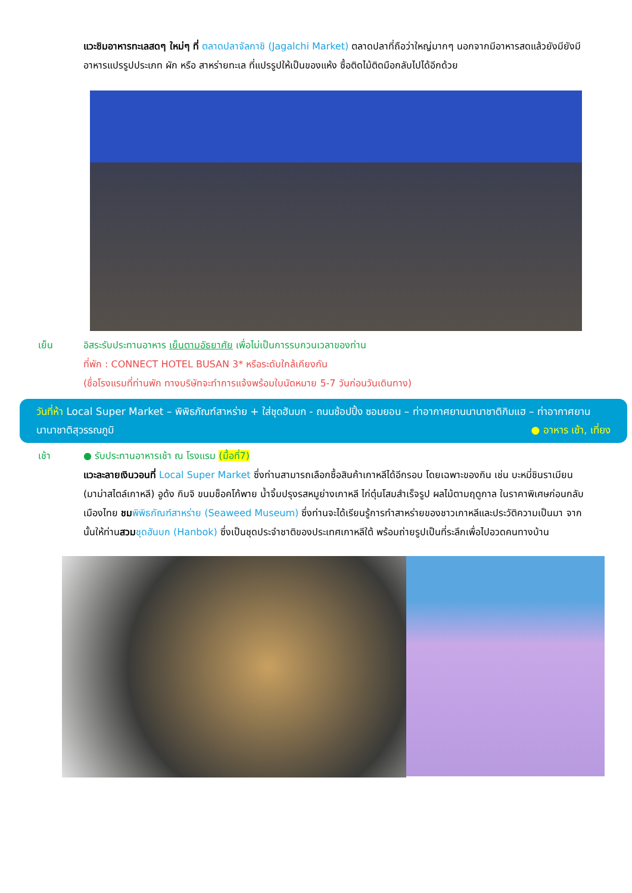แวะชิมอาหารทะเลสดๆ ใหม่ๆ ที่ ตลาดปลาจัลกาชิ (Jagalchi Market) ตลาดปลาที่ถือว่าใหญ่มากๆ นอกจากมีอาหารสดแล้วยังมียังมีอาหารแปรรูปประเภท ผัก หรือ สาหร่ายทะเล ที่แปรรูปให้เป็นของแห้ง ซื้อติดไม้ติดมือกลับไปได้อีกด้วย
เย็น อิสระรับประทานอาหาร เย็นตามอัธยาศัย เพื่อไม่เป็นการรบกวนเวลาของท่าน
ที่พัก : CONNECT HOTEL BUSAN 3* หรือระดับใกล้เคียงกัน
(ชื่อโรงแรมที่ท่านพัก ทางบริษัทจะทำการแจ้งพร้อมใบนัดหมาย 5-7 วันก่อนวันเดินทาง)
วันที่ห้า Local Super Market – พิพิธภัณฑ์สาหร่าย + ใส่ชุดฮันบก - ถนนช้อปปิ้ง ซอมยอน – ท่าอากาศยานนานาชาติกิมแฮ – ท่าอากาศยานนานาชาติสุวรรณภูมิ ● อาหาร เช้า, เที่ยง
เช้า ● รับประทานอาหารเช้า ณ โรงแรม (มื้อที่7)
แวะละลายเงินวอนที่ Local Super Market ซึ่งท่านสามารถเลือกซื้อสินค้าเกาหลีได้อีกรอบ โดยเฉพาะของกิน เช่น บะหมี่ชินราเมียน (มาม่าสไตล์เกาหลี) อูด้ง กิมจิ ขนมช็อคโก้พาย น้ำจิ้มปรุงรสหมูย่างเกาหลี ไก่ตุ๋นโสมสำเร็จรูป ผลไม้ตามฤดูกาล ในราคาพิเศษก่อนกลับเมืองไทย ชม พิพิธภัณฑ์สาหร่าย (Seaweed Museum) ซึ่งท่านจะได้เรียนรู้การทำสาหร่ายของชาวเกาหลีและประวัติความเป็นมา จากนั้นให้ท่านสวม ชุดฮันบก (Hanbok) ซึ่งเป็นชุดประจำชาติของประเทศเกาหลีใต้ พร้อมถ่ายรูปเป็นที่ระลึกเพื่อไปอวดคนทางบ้าน